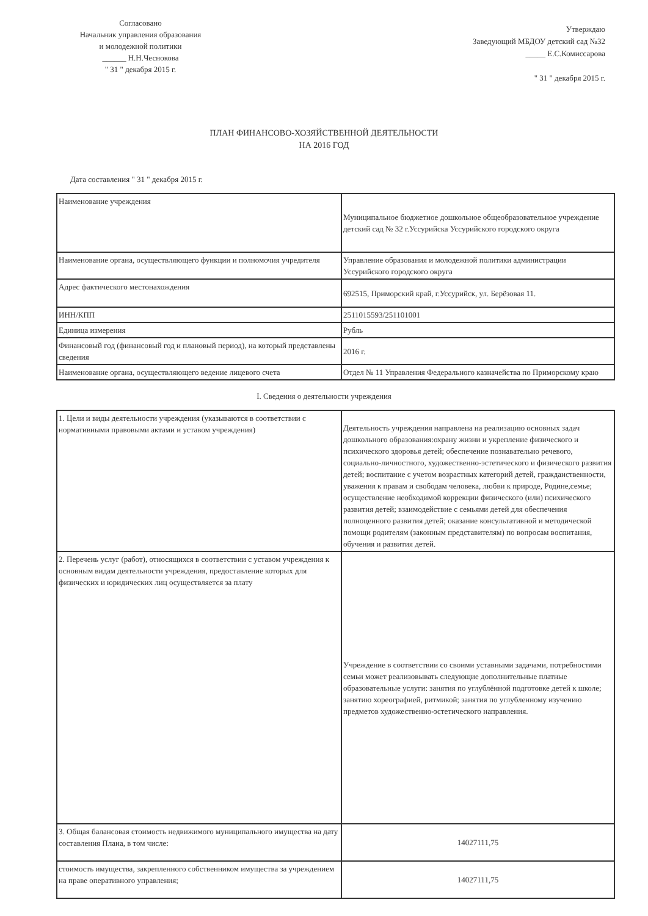Согласовано
Начальник управления образования
и молодежной политики
______ Н.Н.Чеснокова
" 31 " декабря 2015 г.
Утверждаю
Заведующий МБДОУ детский сад №32
_____ Е.С.Комиссарова
" 31 " декабря 2015 г.
ПЛАН ФИНАНСОВО-ХОЗЯЙСТВЕННОЙ ДЕЯТЕЛЬНОСТИ
НА 2016 ГОД
Дата составления " 31 " декабря 2015 г.
| Наименование учреждения | Муниципальное бюджетное дошкольное общеобразовательное учреждение детский сад № 32 г.Уссурийска Уссурийского городского округа |
| Наименование органа, осуществляющего функции и полномочия учредителя | Управление образования и молодежной политики администрации Уссурийского городского округа |
| Адрес фактического местонахождения | 692515, Приморский край, г.Уссурийск, ул. Берёзовая 11. |
| ИНН/КПП | 2511015593/251101001 |
| Единица измерения | Рубль |
| Финансовый год (финансовый год и плановый период), на который представлены сведения | 2016 г. |
| Наименование органа, осуществляющего ведение лицевого счета | Отдел № 11 Управления Федерального казначейства по Приморскому краю |
I. Сведения о деятельности учреждения
| 1. Цели и виды деятельности учреждения (указываются в соответствии с нормативными правовыми актами и уставом учреждения) | Деятельность учреждения направлена на реализацию основных задач дошкольного образования:охрану жизни и укрепление физического и психического здоровья детей; обеспечение познавательно речевого, социально-личностного, художественно-эстетического и физического развития детей; воспитание с учетом возрастных категорий детей, гражданственности, уважения к правам и свободам человека, любви к природе, Родине,семье; осуществление необходимой коррекции физического (или) психического развития детей; взаимодействие с семьями детей для обеспечения полноценного развития детей; оказание консультативной и методической помощи родителям (законным представителям) по вопросам воспитания, обучения и развития детей. |
| 2. Перечень услуг (работ), относящихся в соответствии с уставом учреждения к основным видам деятельности учреждения, предоставление которых для физических и юридических лиц осуществляется за плату | Учреждение в соответствии со своими уставными задачами, потребностями семьи может реализовывать следующие дополнительные платные образовательные услуги: занятия по углублённой подготовке детей к школе; занятию хореографией, ритмикой; занятия по углубленному изучению предметов художественно-эстетического направления. |
| 3. Общая балансовая стоимость недвижимого муниципального имущества на дату составления Плана, в том числе: | 14027111,75 |
| стоимость имущества, закрепленного собственником имущества за учреждением на праве оперативного управления; | 14027111,75 |